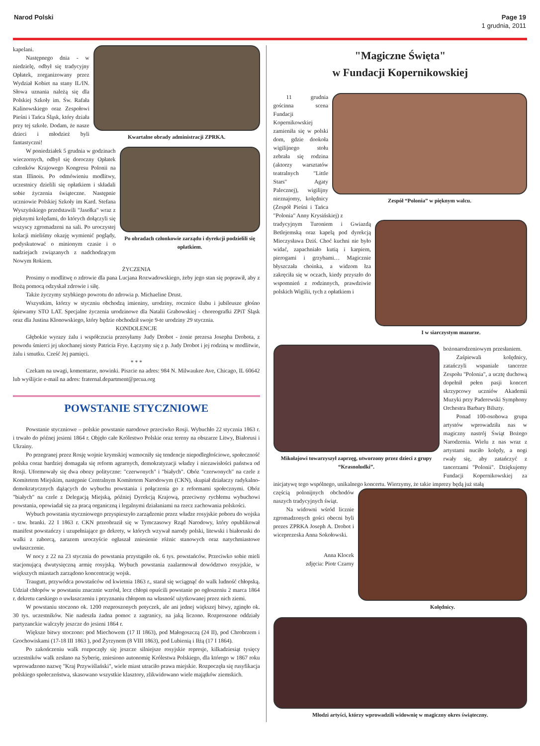Narod Polski Page 19
1 grudnia, 2011
Kwartalne obrady administracji ZPRKA.
kapelani.
Następnego dnia - w niedzielę, odbył się tradycyjny Opłatek, zorganizowany przez Wydział Kobiet na stany IL/IN. Słowa uznania należą się dla Polskiej Szkoły im. Św. Rafała Kalinowskiego oraz Zespołowi Pieśni i Tańca Śląsk, który działa przy tej szkole. Dodam, że nasze dzieci i młodzież byli fantastyczni!
Po obradach członkowie zarządu i dyrekcji podzielili się opłatkiem.
W poniedziałek 5 grudnia w godzinach wieczornych, odbył się doroczny Opłatek członków Krajowego Kongresu Polonii na stan Illinois. Po odmówieniu modlitwy, uczestnicy dzielili się opłatkiem i składali sobie życzenia świąteczne. Następnie uczniowie Polskiej Szkoły im Kard. Stefana Wyszyńskiego przedstawili "Jasełka" wraz z pięknymi kolędami, do których dołączyli się wszyscy zgromadzeni na sali. Po uroczystej kolacji mieliśmy okazję wymienić poglądy, podyskutować o minionym czasie i o nadziejach związanych z nadchodzącym Nowym Rokiem.
ŻYCZENIA
Prosimy o modlitwę o zdrowie dla pana Lucjana Rozwadowskiego, żeby jego stan się poprawił, aby z Bożą pomocą odzyskał zdrowie i siłę.
Także życzymy szybkiego powrotu do zdrowia p. Michaeline Drust.
Wszystkim, którzy w styczniu obchodzą imieniny, urodziny, rocznice ślubu i jubileusze głośno śpiewamy STO LAT. Specjalne życzenia urodzinowe dla Natalii Grabowskiej - choreografki ZPiT Śląsk oraz dla Justina Klonowskiego, który będzie obchodził swoje 9-te urodziny 29 stycznia.
KONDOLENCJE
Głębokie wyrazy żalu i współczucia przesyłamy Judy Drobot - żonie prezesa Josepha Drobota, z powodu śmierci jej ukochanej siosty Patricia Frye. Łączymy się z p. Judy Drobot i jej rodziną w modlitwie, żalu i smutku. Cześć Jej pamięci.
* * *
Czekam na uwagi, komentarze, nowinki. Piszcie na adres: 984 N. Milwaukee Ave, Chicago, IL 60642 lub wyślijcie e-mail na adres: fraternal.department@prcua.org
POWSTANIE STYCZNIOWE
Powstanie styczniowe – polskie powstanie narodowe przeciwko Rosji. Wybuchło 22 stycznia 1863 r. i trwało do późnej jesieni 1864 r. Objęło całe Królestwo Polskie oraz tereny na obszarze Litwy, Białorusi i Ukrainy.
Po przegranej przez Rosję wojnie krymskiej wzmocniły się tendencje niepodległościowe, społeczność polska coraz bardziej domagała się reform agrarnych, demokratyzacji władzy i niezawisłości państwa od Rosji. Uformowały się dwa obozy polityczne: "czerwonych" i "białych". Obóz "czerwonych" na czele z Komitetem Miejskim, następnie Centralnym Komitetem Narodowym (CKN), skupiał działaczy radykalno-demokratycznych dążących do wybuchu powstania i połączenia go z reformami społecznymi. Obóz "białych" na czele z Delegacją Miejską, później Dyrekcją Krajową, przeciwny rychłemu wybuchowi powstania, opowiadał się za pracą organiczną i legalnymi działaniami na rzecz zachowania polskości.
Wybuch powstania styczniowego przyspieszyło zarządzenie przez władze rosyjskie poboru do wojska - tzw. branki. 22 I 1863 r. CKN przeobraził się w Tymczasowy Rząd Narodowy, który opublikował manifest powstańczy i uzupełniające go dekrety, w których wzywał narody polski, litewski i białoruski do walki z zaborcą, zarazem uroczyście ogłaszał zniesienie różnic stanowych oraz natychmiastowe uwłaszczenie.
W nocy z 22 na 23 stycznia do powstania przystąpiło ok. 6 tys. powstańców. Przeciwko sobie mieli stacjonującą dwutysięczną armię rosyjską. Wybuch powstania zaalarmował dowództwo rosyjskie, w większych miastach zarządono koncentrację wojsk.
Traugutt, przywódca powstańców od kwietnia 1863 r., starał się wciągnąć do walk ludność chłopską. Udział chłopów w powstaniu znacznie wzrósł, lecz chłopi opuścili powstanie po ogłoszeniu 2 marca 1864 r. dekretu carskiego o uwłaszczeniu i przyznaniu chłopom na własność użytkowanej przez nich ziemi.
W powstaniu stoczono ok. 1200 rozproszonych potyczek, ale ani jednej większej bitwy, zginęło ok. 30 tys. uczestników. Nie nadeszła żadna pomoc z zagranicy, na jaką liczono. Rozproszone oddziały partyzanckie walczyły jeszcze do jesieni 1864 r.
Większe bitwy stoczono: pod Miechowem (17 II 1863), pod Małogoszczą (24 II), pod Chrobrzem i Grochowiskami (17-18 III 1863 ), pod Żyrzynem (8 VIII 1863), pod Lubienią i Iłżą (17 I 1864).
Po zakończeniu walk rozpoczęły się jeszcze silniejsze rosyjskie represje, kilkadziesiąt tysięcy uczestników walk zesłano na Syberię, zniesiono autonomię Królestwa Polskiego, dla którego w 1867 roku wprowadzono nazwę "Kraj Przywiślański", wiele miast utraciło prawa miejskie. Rozpoczęła się rusyfikacja polskiego społeczeństwa, skasowano wszystkie klasztory, zlikwidowano wiele majątków ziemskich.
"Magiczne Święta"
w Fundacji Kopernikowskiej
Zespół “Polonia” w pięknym walcu.
11 grudnia gościnna scena Fundacji Kopernikowskiej zamieniła się w polski dom, gdzie dookoła wigilijnego stołu zebrała się rodzina (aktorzy warsztatów teatralnych "Little Stars" Agaty Palecznej), wigilijny nieznajomy, kolędnicy (Zespół Pieśni i Tańca "Polonia" Anny Krysińskiej) z
I w siarczystym mazurze.
tradycyjnym Turoniem i Gwiazdą Betlejemską oraz kapelą pod dyrekcją Mieczysława Dziś. Choć kuchni nie było widać, zapachniało kutią i karpiem, pierogami i grzybami… Magicznie błyszczała choinka, a widzom łza zakręciła się w oczach, kiedy przyszło do wspomnień z rodzinnych, prawdziwie polskich Wigilii, tych z opłatkiem i
Mikołajowi towarzyszył zaprzęg, utworzony przez dzieci z grupy “Krasnoludki”.
bożonarodzeniowym przesłaniem.
Zaśpiewali kolędnicy, zatańczyli wspaniale tancerze Zespołu "Polonia", a ucztę duchową dopełnił pełen pasji koncert skrzypcowy uczniów Akademii Muzyki przy Paderewski Symphony Orchestra Barbary Bilszty.
Ponad 100-osobowa grupa artystów wprowadziła nas w magiczny nastrój Świąt Bożego Narodzenia. Wielu z nas wraz z artystami nuciło kolędy, a nogi rwały się, aby zatańczyć z tancerzami "Polonii". Dziękujemy Fundacji Kopernikowskiej za inicjatywę tego wspólnego, unikalnego koncertu. Wierzymy, że takie imprezy będą już stałą
Kolędnicy.
częścią polonijnych obchodów naszych tradycyjnych świąt.
Na widowni wśród licznie zgromadzonych gości obecni byli prezes ZPRKA Joseph A. Drobot i wiceprezeska Anna Sokołowski.
Anna Klocek
zdjęcia: Piotr Czarny
Młodzi artyści, którzy wprowadzili widownię w magiczny okres świąteczny.